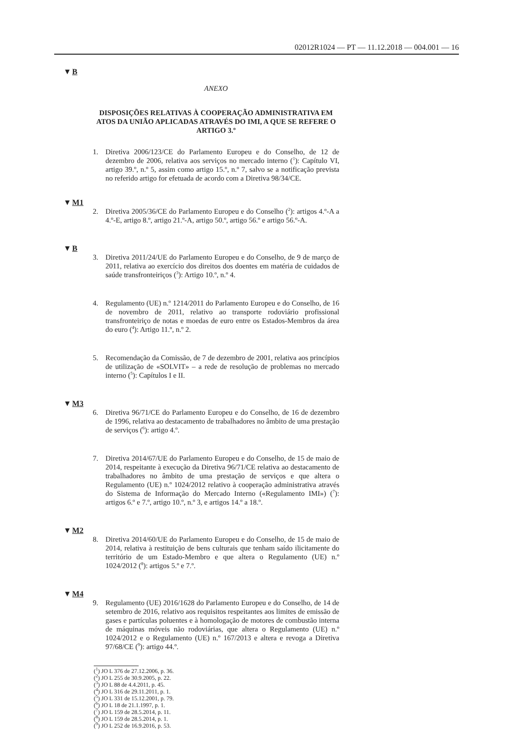02012R1024 — PT — 11.12.2018 — 004.001 — 16
▼B
ANEXO
DISPOSIÇÕES RELATIVAS À COOPERAÇÃO ADMINISTRATIVA EM ATOS DA UNIÃO APLICADAS ATRAVÉS DO IMI, A QUE SE REFERE O ARTIGO 3.º
1. Diretiva 2006/123/CE do Parlamento Europeu e do Conselho, de 12 de dezembro de 2006, relativa aos serviços no mercado interno (<sup>1</sup>): Capítulo VI, artigo 39.º, n.º 5, assim como artigo 15.º, n.º 7, salvo se a notificação prevista no referido artigo for efetuada de acordo com a Diretiva 98/34/CE.
▼M1
2. Diretiva 2005/36/CE do Parlamento Europeu e do Conselho (<sup>2</sup>): artigos 4.º-A a 4.º-E, artigo 8.º, artigo 21.º-A, artigo 50.º, artigo 56.º e artigo 56.º-A.
▼B
3. Diretiva 2011/24/UE do Parlamento Europeu e do Conselho, de 9 de março de 2011, relativa ao exercício dos direitos dos doentes em matéria de cuidados de saúde transfronteiriços (<sup>3</sup>): Artigo 10.º, n.º 4.
4. Regulamento (UE) n.º 1214/2011 do Parlamento Europeu e do Conselho, de 16 de novembro de 2011, relativo ao transporte rodoviário profissional transfronteiriço de notas e moedas de euro entre os Estados-Membros da área do euro (<sup>4</sup>): Artigo 11.º, n.º 2.
5. Recomendação da Comissão, de 7 de dezembro de 2001, relativa aos princípios de utilização de «SOLVIT» – a rede de resolução de problemas no mercado interno (<sup>5</sup>): Capítulos I e II.
▼M3
6. Diretiva 96/71/CE do Parlamento Europeu e do Conselho, de 16 de dezembro de 1996, relativa ao destacamento de trabalhadores no âmbito de uma prestação de serviços (<sup>6</sup>): artigo 4.º.
7. Diretiva 2014/67/UE do Parlamento Europeu e do Conselho, de 15 de maio de 2014, respeitante à execução da Diretiva 96/71/CE relativa ao destacamento de trabalhadores no âmbito de uma prestação de serviços e que altera o Regulamento (UE) n.º 1024/2012 relativo à cooperação administrativa através do Sistema de Informação do Mercado Interno («Regulamento IMI») (<sup>7</sup>): artigos 6.º e 7.º, artigo 10.º, n.º 3, e artigos 14.º a 18.º.
▼M2
8. Diretiva 2014/60/UE do Parlamento Europeu e do Conselho, de 15 de maio de 2014, relativa à restituição de bens culturais que tenham saído ilicitamente do território de um Estado-Membro e que altera o Regulamento (UE) n.º 1024/2012 (<sup>8</sup>): artigos 5.º e 7.º.
▼M4
9. Regulamento (UE) 2016/1628 do Parlamento Europeu e do Conselho, de 14 de setembro de 2016, relativo aos requisitos respeitantes aos limites de emissão de gases e partículas poluentes e à homologação de motores de combustão interna de máquinas móveis não rodoviárias, que altera o Regulamento (UE) n.º 1024/2012 e o Regulamento (UE) n.º 167/2013 e altera e revoga a Diretiva 97/68/CE (<sup>9</sup>): artigo 44.º.
(<sup>1</sup>) JO L 376 de 27.12.2006, p. 36.
(<sup>2</sup>) JO L 255 de 30.9.2005, p. 22.
(<sup>3</sup>) JO L 88 de 4.4.2011, p. 45.
(<sup>4</sup>) JO L 316 de 29.11.2011, p. 1.
(<sup>5</sup>) JO L 331 de 15.12.2001, p. 79.
(<sup>6</sup>) JO L 18 de 21.1.1997, p. 1.
(<sup>7</sup>) JO L 159 de 28.5.2014, p. 11.
(<sup>8</sup>) JO L 159 de 28.5.2014, p. 1.
(<sup>9</sup>) JO L 252 de 16.9.2016, p. 53.